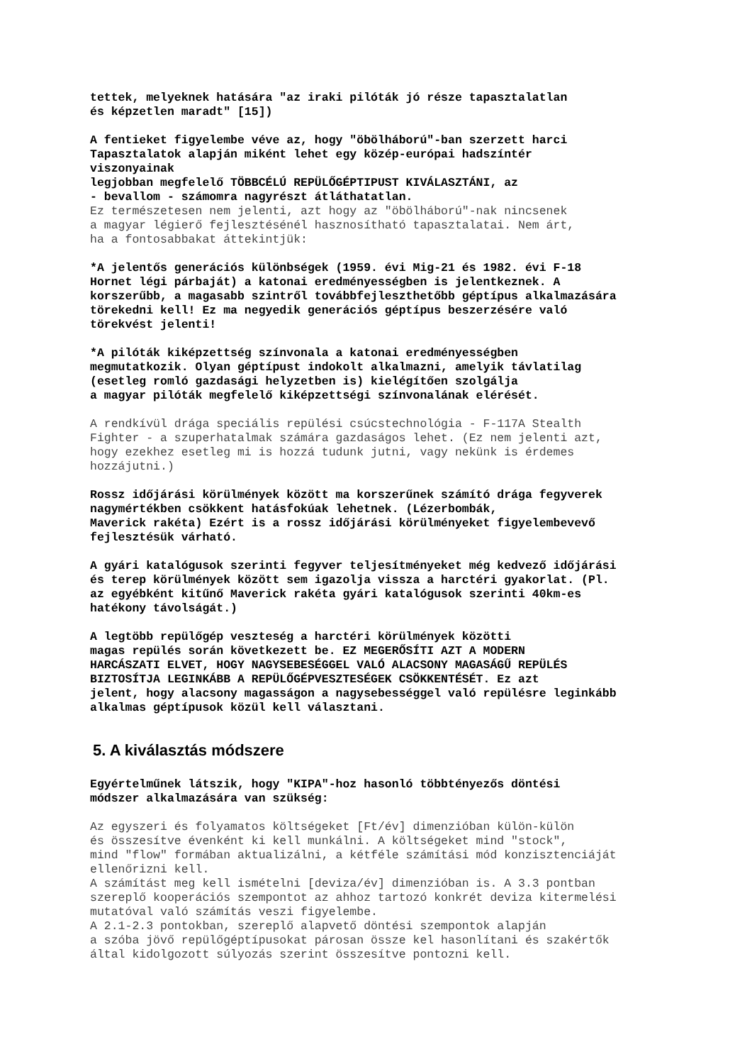tettek, melyeknek hatására "az iraki pilóták jó része tapasztalatlan
és képzetlen maradt" [15])
A fentieket figyelembe véve az, hogy "öbölháború"-ban szerzett harci
Tapasztalatok alapján miként lehet egy közép-európai hadszíntér
viszonyainak
legjobban megfelelő TÖBBCÉLÚ REPÜLŐGÉPTIPUST KIVÁLASZTÁNI, az
- bevallom - számomra nagyrészt átláthatatlan.
Ez természetesen nem jelenti, azt hogy az "öbölháború"-nak nincsenek
a magyar légierő fejlesztésénél hasznosítható tapasztalatai. Nem árt,
ha a fontosabbakat áttekintjük:
*A jelentős generációs különbségek (1959. évi Mig-21 és 1982. évi F-18
Hornet légi párbaját) a katonai eredményességben is jelentkeznek. A
korszerűbb, a magasabb szintről továbbfejleszthetőbb géptípus alkalmazására
törekedni kell! Ez ma negyedik generációs géptípus beszerzésére való
törekvést jelenti!
*A pilóták kiképzettség színvonala a katonai eredményességben
megmutatkozik. Olyan géptípust indokolt alkalmazni, amelyik távlatilag
(esetleg romló gazdasági helyzetben is) kielégítően szolgálja
a magyar pilóták megfelelő kiképzettségi színvonalának elérését.
A rendkívül drága speciális repülési csúcstechnológia - F-117A Stealth
Fighter - a szuperhatalmak számára gazdaságos lehet. (Ez nem jelenti azt,
hogy ezekhez esetleg mi is hozzá tudunk jutni, vagy nekünk is érdemes
hozzájutni.)
Rossz időjárási körülmények között ma korszerűnek számító drága fegyverek
nagymértékben csökkent hatásfokúak lehetnek. (Lézerbombák,
Maverick rakéta) Ezért is a rossz időjárási körülményeket figyelembevevő
fejlesztésük várható.
A gyári katalógusok szerinti fegyver teljesítményeket még kedvező időjárási
és terep körülmények között sem igazolja vissza a harctéri gyakorlat. (Pl.
az egyébként kitűnő Maverick rakéta gyári katalógusok szerinti 40km-es
hatékony távolságát.)
A legtöbb repülőgép veszteség a harctéri körülmények közötti
magas repülés során következett be. EZ MEGERŐSÍTI AZT A MODERN
HARCÁSZATI ELVET, HOGY NAGYSEBESÉGGEL VALÓ ALACSONY MAGASÁGŰ REPÜLÉS
BIZTOSÍTJA LEGINKÁBB A REPÜLŐGÉPVESZTESÉGEK CSÖKKENTÉSÉT. Ez azt
jelent, hogy alacsony magasságon a nagysebességgel való repülésre leginkább
alkalmas géptípusok közül kell választani.
5. A kiválasztás módszere
Egyértelműnek látszik, hogy "KIPA"-hoz hasonló többtényezős döntési
módszer alkalmazására van szükség:
Az egyszeri és folyamatos költségeket [Ft/év] dimenzióban külön-külön
és összesítve évenként ki kell munkálni. A költségeket mind "stock",
mind "flow" formában aktualizálni, a kétféle számítási mód konzisztenciáját
ellenőrizni kell.
A számítást meg kell ismételni [deviza/év] dimenzióban is. A 3.3 pontban
szereplő kooperációs szempontot az ahhoz tartozó konkrét deviza kitermelési
mutatóval való számítás veszi figyelembe.
A 2.1-2.3 pontokban, szereplő alapvető döntési szempontok alapján
a szóba jövő repülőgéptípusokat párosan össze kel hasonlítani és szakértők
által kidolgozott súlyozás szerint összesítve pontozni kell.